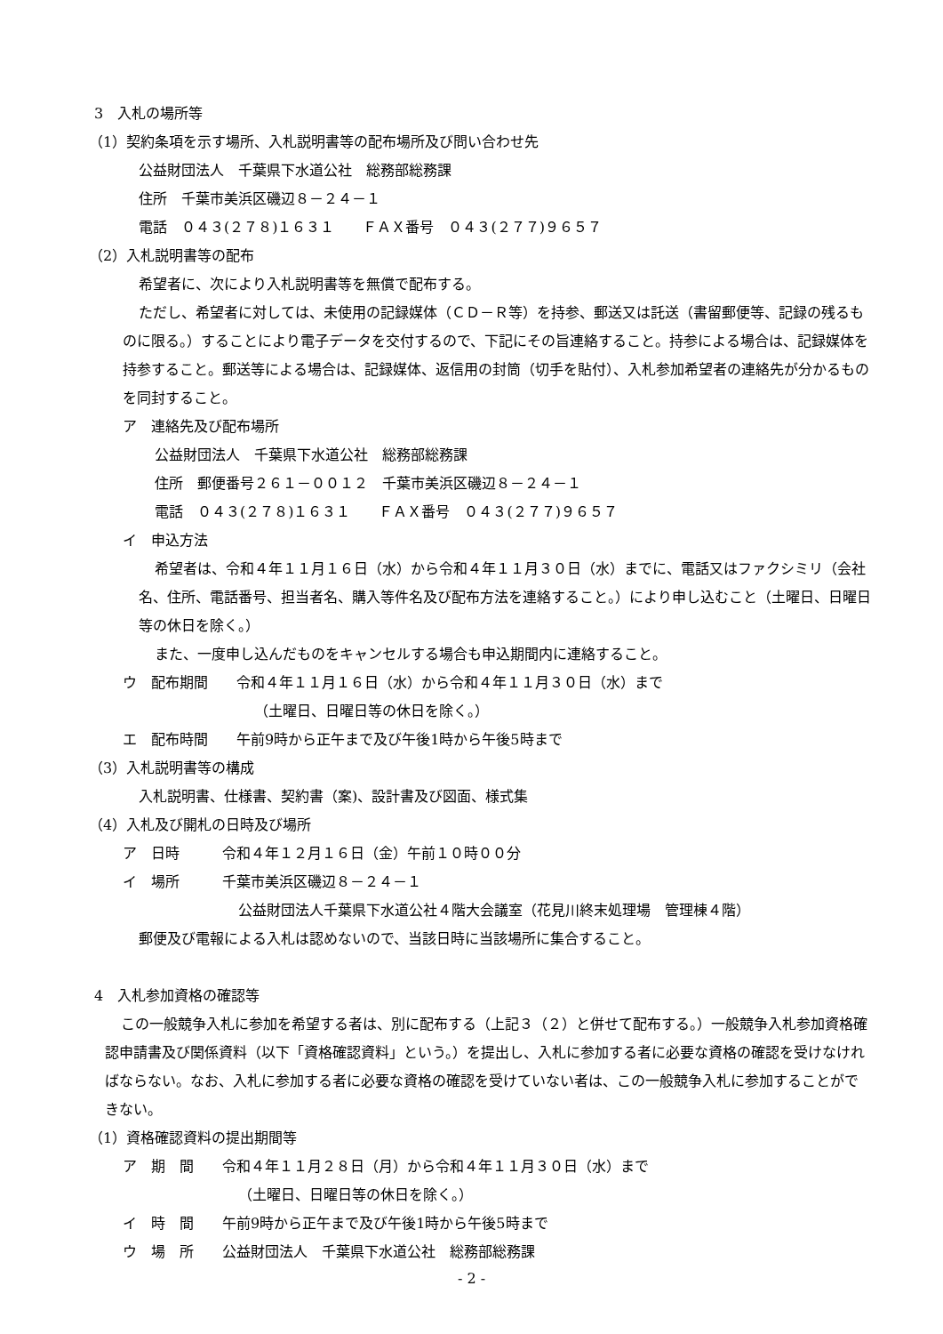3　入札の場所等
（1）契約条項を示す場所、入札説明書等の配布場所及び問い合わせ先
公益財団法人　千葉県下水道公社　総務部総務課
住所　千葉市美浜区磯辺８－２４－１
電話　０４３(２７８)１６３１　　ＦＡＸ番号　０４３(２７７)９６５７
（2）入札説明書等の配布
希望者に、次により入札説明書等を無償で配布する。
ただし、希望者に対しては、未使用の記録媒体（ＣＤ－Ｒ等）を持参、郵送又は託送（書留郵便等、記録の残るものに限る。）することにより電子データを交付するので、下記にその旨連絡すること。持参による場合は、記録媒体を持参すること。郵送等による場合は、記録媒体、返信用の封筒（切手を貼付）、入札参加希望者の連絡先が分かるものを同封すること。
ア　連絡先及び配布場所
公益財団法人　千葉県下水道公社　総務部総務課
住所　郵便番号２６１－００１２　千葉市美浜区磯辺８－２４－１
電話　０４３(２７８)１６３１　　ＦＡＸ番号　０４３(２７７)９６５７
イ　申込方法
希望者は、令和４年１１月１６日（水）から令和４年１１月３０日（水）までに、電話又はファクシミリ（会社名、住所、電話番号、担当者名、購入等件名及び配布方法を連絡すること。）により申し込むこと（土曜日、日曜日等の休日を除く。）
また、一度申し込んだものをキャンセルする場合も申込期間内に連絡すること。
ウ　配布期間　　令和４年１１月１６日（水）から令和４年１１月３０日（水）まで
（土曜日、日曜日等の休日を除く。）
エ　配布時間　　午前9時から正午まで及び午後1時から午後5時まで
（3）入札説明書等の構成
入札説明書、仕様書、契約書（案)、設計書及び図面、様式集
（4）入札及び開札の日時及び場所
ア　日時　　　令和４年１２月１６日（金）午前１０時００分
イ　場所　　　千葉市美浜区磯辺８－２４－１
公益財団法人千葉県下水道公社４階大会議室（花見川終末処理場　管理棟４階）
郵便及び電報による入札は認めないので、当該日時に当該場所に集合すること。
4　入札参加資格の確認等
この一般競争入札に参加を希望する者は、別に配布する（上記３（２）と併せて配布する。）一般競争入札参加資格確認申請書及び関係資料（以下「資格確認資料」という。）を提出し、入札に参加する者に必要な資格の確認を受けなければならない。なお、入札に参加する者に必要な資格の確認を受けていない者は、この一般競争入札に参加することができない。
（1）資格確認資料の提出期間等
ア　期　間　　令和４年１１月２８日（月）から令和４年１１月３０日（水）まで
（土曜日、日曜日等の休日を除く。）
イ　時　間　　午前9時から正午まで及び午後1時から午後5時まで
ウ　場　所　　公益財団法人　千葉県下水道公社　総務部総務課
- 2 -